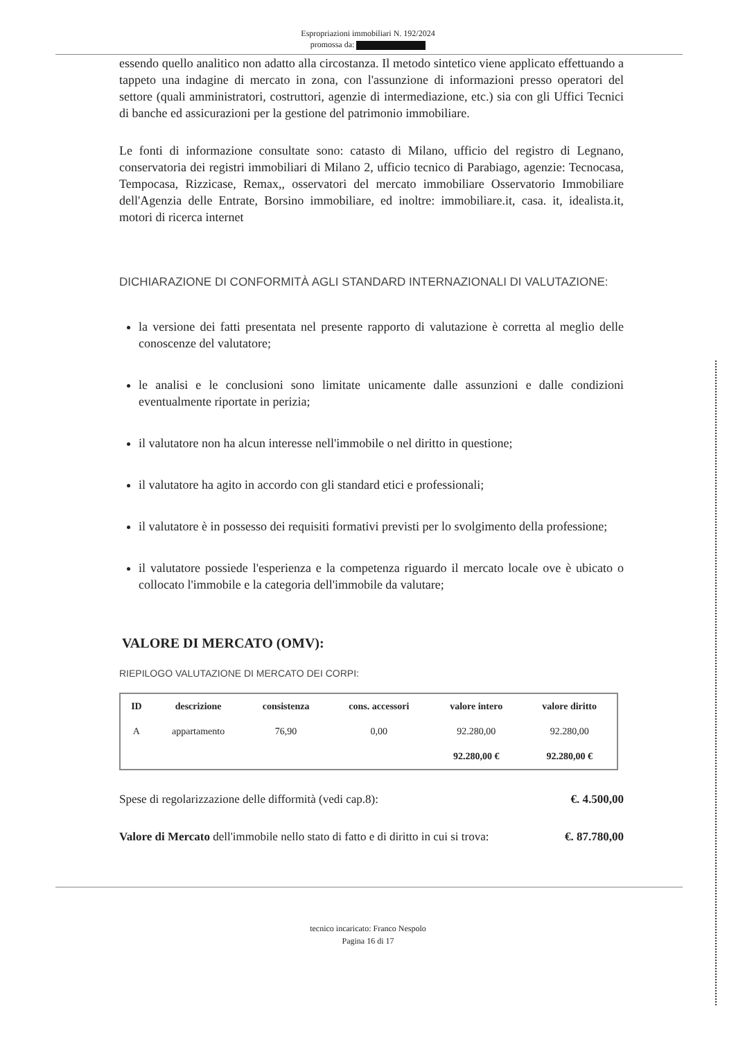Espropriazioni immobiliari N. 192/2024
promossa da:
essendo quello analitico non adatto alla circostanza. Il metodo sintetico viene applicato effettuando a tappeto una indagine di mercato in zona, con l'assunzione di informazioni presso operatori del settore (quali amministratori, costruttori, agenzie di intermediazione, etc.) sia con gli Uffici Tecnici di banche ed assicurazioni per la gestione del patrimonio immobiliare.
Le fonti di informazione consultate sono: catasto di Milano, ufficio del registro di Legnano, conservatoria dei registri immobiliari di Milano 2, ufficio tecnico di Parabiago, agenzie: Tecnocasa, Tempocasa, Rizzicase, Remax,, osservatori del mercato immobiliare Osservatorio Immobiliare dell'Agenzia delle Entrate, Borsino immobiliare, ed inoltre: immobiliare.it, casa. it, idealista.it, motori di ricerca internet
DICHIARAZIONE DI CONFORMITÀ AGLI STANDARD INTERNAZIONALI DI VALUTAZIONE:
la versione dei fatti presentata nel presente rapporto di valutazione è corretta al meglio delle conoscenze del valutatore;
le analisi e le conclusioni sono limitate unicamente dalle assunzioni e dalle condizioni eventualmente riportate in perizia;
il valutatore non ha alcun interesse nell'immobile o nel diritto in questione;
il valutatore ha agito in accordo con gli standard etici e professionali;
il valutatore è in possesso dei requisiti formativi previsti per lo svolgimento della professione;
il valutatore possiede l'esperienza e la competenza riguardo il mercato locale ove è ubicato o collocato l'immobile e la categoria dell'immobile da valutare;
VALORE DI MERCATO (OMV):
RIEPILOGO VALUTAZIONE DI MERCATO DEI CORPI:
| ID | descrizione | consistenza | cons. accessori | valore intero | valore diritto |
| --- | --- | --- | --- | --- | --- |
| A | appartamento | 76,90 | 0,00 | 92.280,00 | 92.280,00 |
| | | | | 92.280,00 € | 92.280,00 € |
Spese di regolarizzazione delle difformità (vedi cap.8): €. 4.500,00
Valore di Mercato dell'immobile nello stato di fatto e di diritto in cui si trova: €. 87.780,00
tecnico incaricato: Franco Nespolo
Pagina 16 di 17